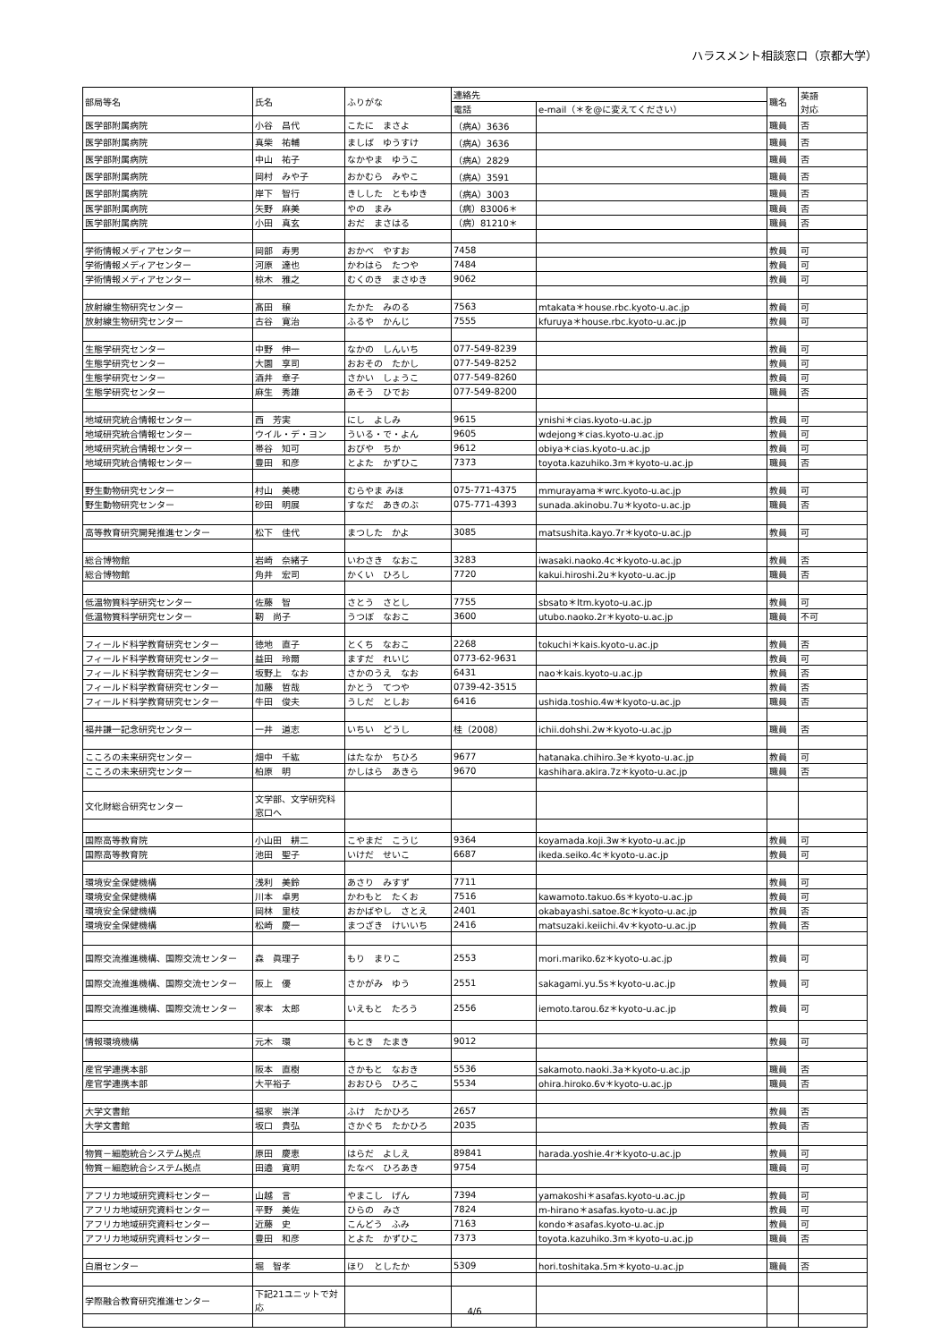ハラスメント相談窓口（京都大学）
| 部局等名 | 氏名 | ふりがな | 連絡先 | | 職名 | 英語 対応 |
| --- | --- | --- | --- | --- | --- | --- |
| | | | 電話 | e-mail（＊を@に変えてください） | | |
| 医学部附属病院 | 小谷 昌代 | こたに まさよ | （病A）3636 | | 職員 | 否 |
| 医学部附属病院 | 真柴 祐輔 | ましば ゆうすけ | （病A）3636 | | 職員 | 否 |
| 医学部附属病院 | 中山 祐子 | なかやま ゆうこ | （病A）2829 | | 職員 | 否 |
| 医学部附属病院 | 岡村 みや子 | おかむら みやこ | （病A）3591 | | 職員 | 否 |
| 医学部附属病院 | 岸下 智行 | きしした ともゆき | （病A）3003 | | 職員 | 否 |
| 医学部附属病院 | 矢野 麻美 | やの まみ | （病）83006＊ | | 職員 | 否 |
| 医学部附属病院 | 小田 真玄 | おだ まさはる | （病）81210＊ | | 職員 | 否 |
| 学術情報メディアセンター | 岡部 寿男 | おかべ やすお | 7458 | | 教員 | 可 |
| 学術情報メディアセンター | 河原 達也 | かわはら たつや | 7484 | | 教員 | 可 |
| 学術情報メディアセンター | 椋木 雅之 | むくのき まさゆき | 9062 | | 教員 | 可 |
| 放射線生物研究センター | 髙田 穣 | たかた みのる | 7563 | mtakata＊house.rbc.kyoto-u.ac.jp | 教員 | 可 |
| 放射線生物研究センター | 古谷 寛治 | ふるや かんじ | 7555 | kfuruya＊house.rbc.kyoto-u.ac.jp | 教員 | 可 |
| 生態学研究センター | 中野 伸一 | なかの しんいち | 077-549-8239 | | 教員 | 可 |
| 生態学研究センター | 大園 享司 | おおその たかし | 077-549-8252 | | 教員 | 可 |
| 生態学研究センター | 酒井 章子 | さかい しょうこ | 077-549-8260 | | 教員 | 可 |
| 生態学研究センター | 麻生 秀雄 | あそう ひでお | 077-549-8200 | | 職員 | 否 |
| 地域研究統合情報センター | 西 芳実 | にし よしみ | 9615 | ynishi＊cias.kyoto-u.ac.jp | 教員 | 可 |
| 地域研究統合情報センター | ウイル・デ・ヨン | ういる・で・よん | 9605 | wdejong＊cias.kyoto-u.ac.jp | 教員 | 可 |
| 地域研究統合情報センター | 帯谷 知可 | おびや ちか | 9612 | obiya＊cias.kyoto-u.ac.jp | 教員 | 可 |
| 地域研究統合情報センター | 豊田 和彦 | とよた かずひこ | 7373 | toyota.kazuhiko.3m＊kyoto-u.ac.jp | 職員 | 否 |
| 野生動物研究センター | 村山 美穂 | むらやま みほ | 075-771-4375 | mmurayama＊wrc.kyoto-u.ac.jp | 教員 | 可 |
| 野生動物研究センター | 砂田 明展 | すなだ あきのぶ | 075-771-4393 | sunada.akinobu.7u＊kyoto-u.ac.jp | 職員 | 否 |
| 高等教育研究開発推進センター | 松下 佳代 | まつした かよ | 3085 | matsushita.kayo.7r＊kyoto-u.ac.jp | 教員 | 可 |
| 総合博物館 | 岩崎 奈緒子 | いわさき なおこ | 3283 | iwasaki.naoko.4c＊kyoto-u.ac.jp | 教員 | 否 |
| 総合博物館 | 角井 宏司 | かくい ひろし | 7720 | kakui.hiroshi.2u＊kyoto-u.ac.jp | 職員 | 否 |
| 低温物質科学研究センター | 佐藤 智 | さとう さとし | 7755 | sbsato＊ltm.kyoto-u.ac.jp | 教員 | 可 |
| 低温物質科学研究センター | 靭 尚子 | うつぼ なおこ | 3600 | utubo.naoko.2r＊kyoto-u.ac.jp | 職員 | 不可 |
| フィールド科学教育研究センター | 徳地 直子 | とくち なおこ | 2268 | tokuchi＊kais.kyoto-u.ac.jp | 教員 | 否 |
| フィールド科学教育研究センター | 益田 玲爾 | ますだ れいじ | 0773-62-9631 | | 教員 | 可 |
| フィールド科学教育研究センター | 坂野上 なお | さかのうえ なお | 6431 | nao＊kais.kyoto-u.ac.jp | 教員 | 否 |
| フィールド科学教育研究センター | 加藤 哲哉 | かとう てつや | 0739-42-3515 | | 教員 | 否 |
| フィールド科学教育研究センター | 牛田 俊夫 | うしだ としお | 6416 | ushida.toshio.4w＊kyoto-u.ac.jp | 職員 | 否 |
| 福井謙一記念研究センター | 一井 道志 | いちい どうし | 桂（2008） | ichii.dohshi.2w＊kyoto-u.ac.jp | 職員 | 否 |
| こころの未来研究センター | 畑中 千紘 | はたなか ちひろ | 9677 | hatanaka.chihiro.3e＊kyoto-u.ac.jp | 教員 | 可 |
| こころの未来研究センター | 柏原 明 | かしはら あきら | 9670 | kashihara.akira.7z＊kyoto-u.ac.jp | 職員 | 否 |
| 文化財総合研究センター | 文学部、文学研究科窓口へ | | | | | |
| 国際高等教育院 | 小山田 耕二 | こやまだ こうじ | 9364 | koyamada.koji.3w＊kyoto-u.ac.jp | 教員 | 可 |
| 国際高等教育院 | 池田 聖子 | いけだ せいこ | 6687 | ikeda.seiko.4c＊kyoto-u.ac.jp | 教員 | 可 |
| 環境安全保健機構 | 浅利 美鈴 | あさり みすず | 7711 | | 教員 | 可 |
| 環境安全保健機構 | 川本 卓男 | かわもと たくお | 7516 | kawamoto.takuo.6s＊kyoto-u.ac.jp | 教員 | 可 |
| 環境安全保健機構 | 岡林 里枝 | おかばやし さとえ | 2401 | okabayashi.satoe.8c＊kyoto-u.ac.jp | 教員 | 否 |
| 環境安全保健機構 | 松崎 慶一 | まつざき けいいち | 2416 | matsuzaki.keiichi.4v＊kyoto-u.ac.jp | 教員 | 否 |
| 国際交流推進機構、国際交流センター | 森 眞理子 | もり まりこ | 2553 | mori.mariko.6z＊kyoto-u.ac.jp | 教員 | 可 |
| 国際交流推進機構、国際交流センター | 阪上 優 | さかがみ ゆう | 2551 | sakagami.yu.5s＊kyoto-u.ac.jp | 教員 | 可 |
| 国際交流推進機構、国際交流センター | 家本 太郎 | いえもと たろう | 2556 | iemoto.tarou.6z＊kyoto-u.ac.jp | 教員 | 可 |
| 情報環境機構 | 元木 環 | もとき たまき | 9012 | | 教員 | 可 |
| 産官学連携本部 | 阪本 直樹 | さかもと なおき | 5536 | sakamoto.naoki.3a＊kyoto-u.ac.jp | 職員 | 否 |
| 産官学連携本部 | 大平裕子 | おおひら ひろこ | 5534 | ohira.hiroko.6v＊kyoto-u.ac.jp | 職員 | 否 |
| 大学文書館 | 福家 崇洋 | ふけ たかひろ | 2657 | | 教員 | 否 |
| 大学文書館 | 坂口 貴弘 | さかぐち たかひろ | 2035 | | 教員 | 否 |
| 物質－細胞統合システム拠点 | 原田 慶恵 | はらだ よしえ | 89841 | harada.yoshie.4r＊kyoto-u.ac.jp | 教員 | 可 |
| 物質－細胞統合システム拠点 | 田邉 寛明 | たなべ ひろあき | 9754 | | 職員 | 可 |
| アフリカ地域研究資料センター | 山越 言 | やまこし げん | 7394 | yamakoshi＊asafas.kyoto-u.ac.jp | 教員 | 可 |
| アフリカ地域研究資料センター | 平野 美佐 | ひらの みさ | 7824 | m-hirano＊asafas.kyoto-u.ac.jp | 教員 | 可 |
| アフリカ地域研究資料センター | 近藤 史 | こんどう ふみ | 7163 | kondo＊asafas.kyoto-u.ac.jp | 教員 | 可 |
| アフリカ地域研究資料センター | 豊田 和彦 | とよた かずひこ | 7373 | toyota.kazuhiko.3m＊kyoto-u.ac.jp | 職員 | 否 |
| 白眉センター | 堀 智孝 | ほり としたか | 5309 | hori.toshitaka.5m＊kyoto-u.ac.jp | 職員 | 否 |
| 学際融合教育研究推進センター | 下記21ユニットで対応 | | | | | |
4/6